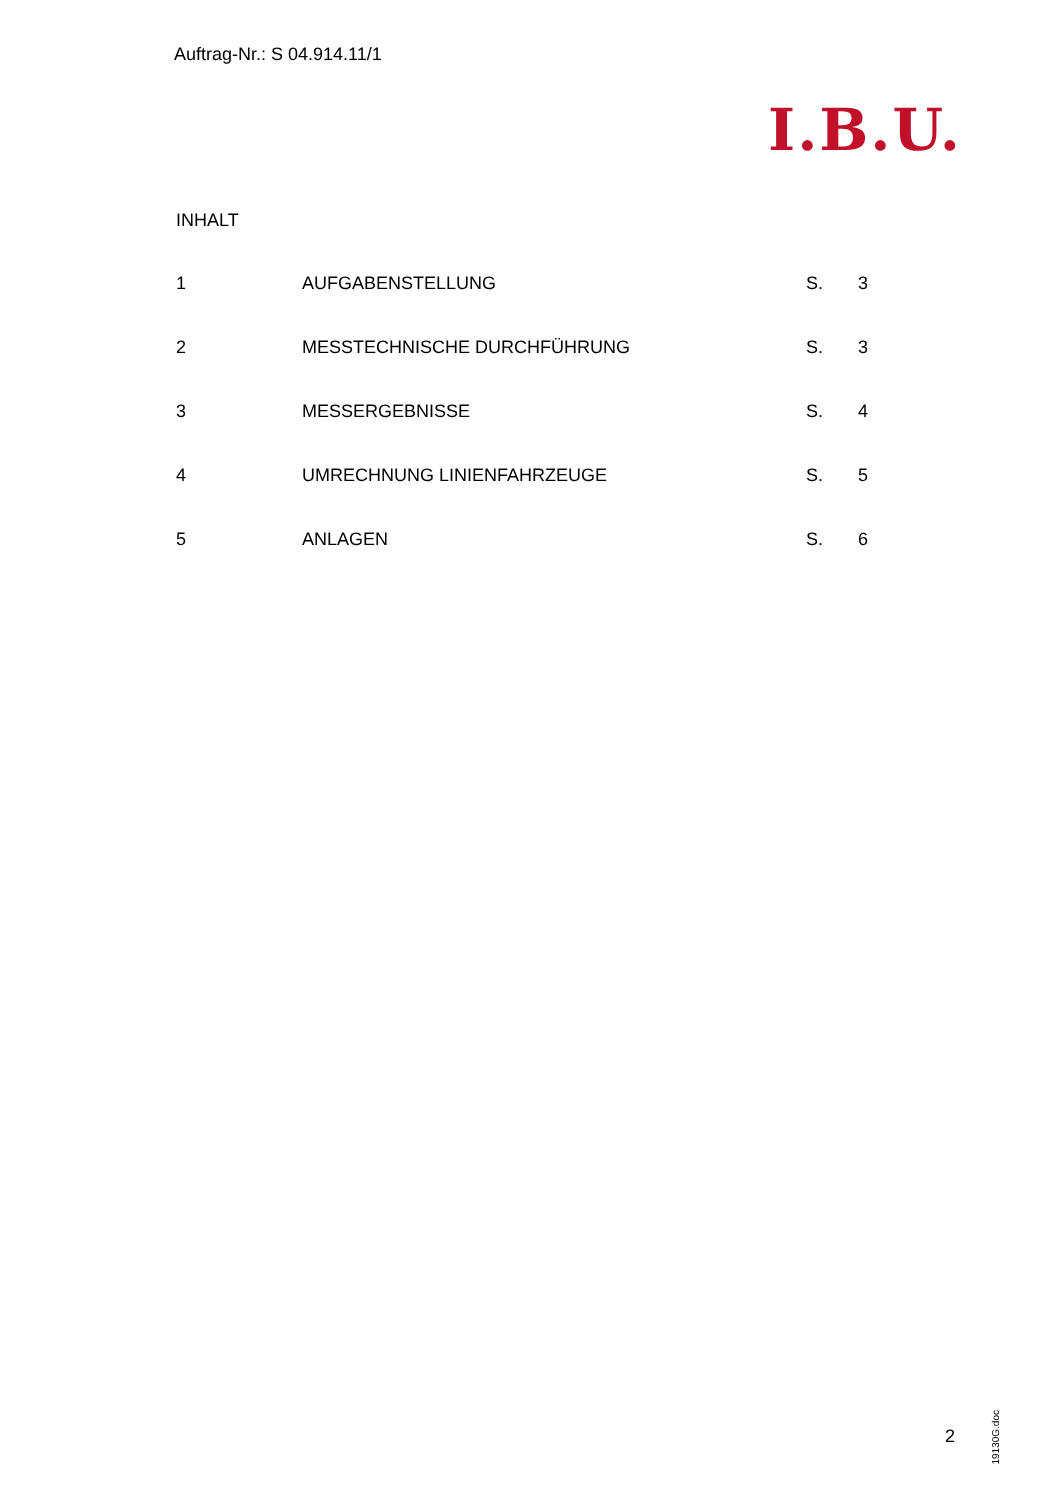Auftrag-Nr.: S 04.914.11/1
I.B.U.
INHALT
| 1 | AUFGABENSTELLUNG | S. | 3 |
| 2 | MESSTECHNISCHE DURCHFÜHRUNG | S. | 3 |
| 3 | MESSERGEBNISSE | S. | 4 |
| 4 | UMRECHNUNG LINIENFAHRZEUGE | S. | 5 |
| 5 | ANLAGEN | S. | 6 |
2
19130G.doc